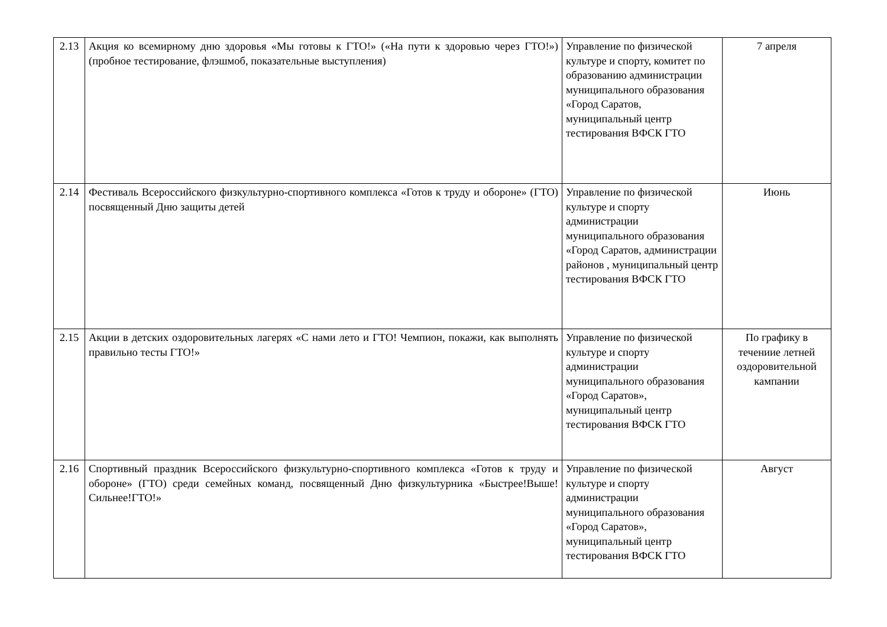| 2.13 | Акция ко всемирному дню здоровья «Мы готовы к ГТО!» («На пути к здоровью через ГТО!») (пробное тестирование, флэшмоб, показательные выступления) | Управление по физической культуре и спорту, комитет по образованию администрации муниципального образования «Город Саратов, муниципальный центр тестирования ВФСК ГТО | 7 апреля |
| 2.14 | Фестиваль Всероссийского физкультурно-спортивного комплекса «Готов к труду и обороне» (ГТО) посвященный Дню защиты детей | Управление по физической культуре и спорту администрации муниципального образования «Город Саратов, администрации районов , муниципальный центр тестирования ВФСК ГТО | Июнь |
| 2.15 | Акции в детских оздоровительных лагерях «С нами лето и ГТО! Чемпион, покажи, как выполнять правильно тесты ГТО!» | Управление по физической культуре и спорту администрации муниципального образования «Город Саратов», муниципальный центр тестирования ВФСК ГТО | По графику в течениие летней оздоровительной кампании |
| 2.16 | Спортивный праздник Всероссийского физкультурно-спортивного комплекса «Готов к труду и обороне» (ГТО) среди семейных команд, посвященный Дню физкультурника «Быстрее!Выше!Сильнее!ГТО!» | Управление по физической культуре и спорту администрации муниципального образования «Город Саратов», муниципальный центр тестирования ВФСК ГТО | Август |